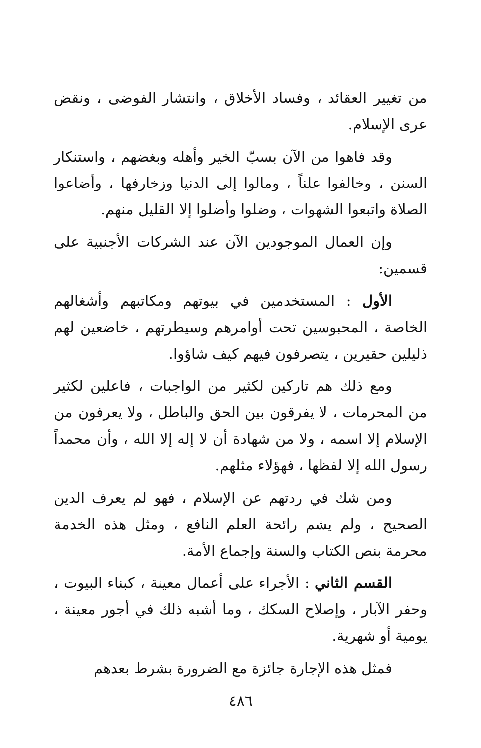من تغيير العقائد ، وفساد الأخلاق ، وانتشار الفوضى ، ونقض عرى الإسلام.
وقد فاهوا من الآن بسبّ الخير وأهله وبغضهم ، واستنكار السنن ، وخالفوا علناً ، ومالوا إلى الدنيا وزخارفها ، وأضاعوا الصلاة واتبعوا الشهوات ، وضلوا وأضلوا إلا القليل منهم.
وإن العمال الموجودين الآن عند الشركات الأجنبية على قسمين:
الأول : المستخدمين في بيوتهم ومكاتبهم وأشغالهم الخاصة ، المحبوسين تحت أوامرهم وسيطرتهم ، خاضعين لهم ذليلين حقيرين ، يتصرفون فيهم كيف شاؤوا.
ومع ذلك هم تاركين لكثير من الواجبات ، فاعلين لكثير من المحرمات ، لا يفرقون بين الحق والباطل ، ولا يعرفون من الإسلام إلا اسمه ، ولا من شهادة أن لا إله إلا الله ، وأن محمداً رسول الله إلا لفظها ، فهؤلاء مثلهم.
ومن شك في ردتهم عن الإسلام ، فهو لم يعرف الدين الصحيح ، ولم يشم رائحة العلم النافع ، ومثل هذه الخدمة محرمة بنص الكتاب والسنة وإجماع الأمة.
القسم الثاني : الأجراء على أعمال معينة ، كبناء البيوت ، وحفر الآبار ، وإصلاح السكك ، وما أشبه ذلك في أجور معينة ، يومية أو شهرية.
فمثل هذه الإجارة جائزة مع الضرورة بشرط بعدهم
٤٨٦